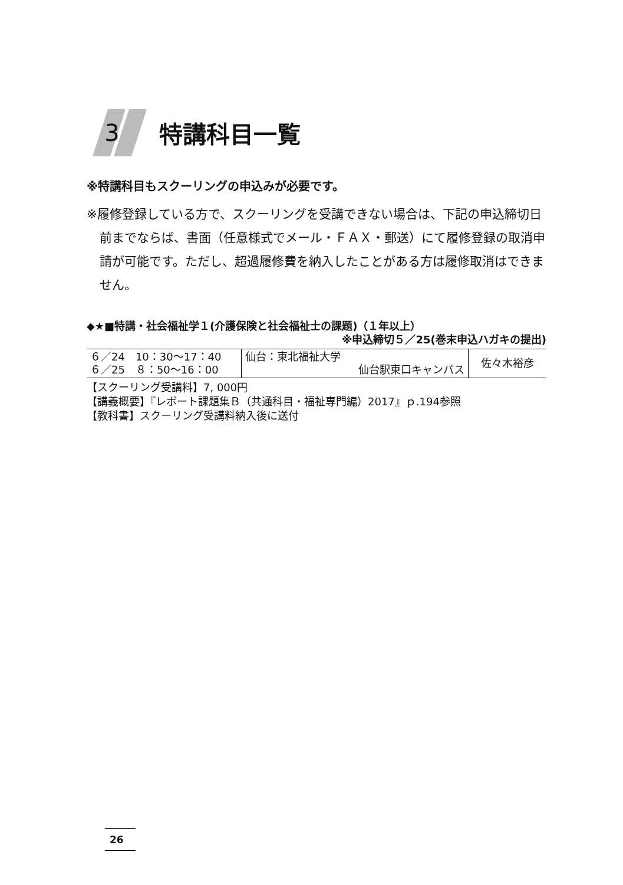3 特講科目一覧
※特講科目もスクーリングの申込みが必要です。
※履修登録している方で、スクーリングを受講できない場合は、下記の申込締切日前までならば、書面（任意様式でメール・ＦＡＸ・郵送）にて履修登録の取消申請が可能です。ただし、超過履修費を納入したことがある方は履修取消はできません。
◆★■特講・社会福祉学１(介護保険と社会福祉士の課題)（１年以上）
※申込締切５／25(巻末申込ハガキの提出)
| ６／24 10：30〜17：40 ６／25 ８：50〜16：00 | 仙台：東北福祉大学 仙台駅東口キャンパス | 佐々木裕彦 |
【スクーリング受講料】7, 000円
【講義概要】『レポート課題集Ｂ（共通科目・福祉専門編）2017』ｐ.194参照
【教科書】スクーリング受講料納入後に送付
26